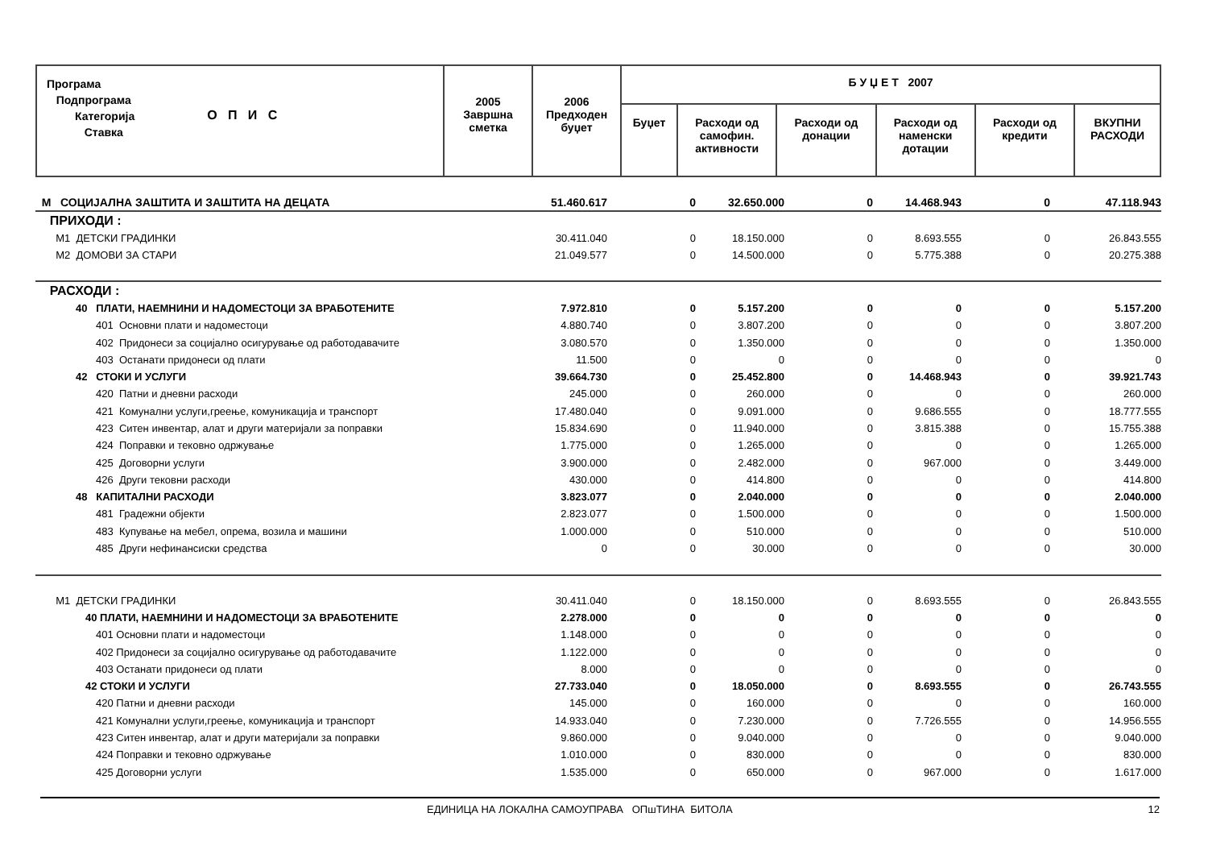| Програма Подпрограма Категорија Ставка О П И С | 2005 Завршна сметка | 2006 Предходен буџет | Б У Џ Е Т 2007 | | | | | |
| | | | Буџет | Расходи од самофин. активности | Расходи од донации | Расходи од наменски дотации | Расходи од кредити | ВКУПНИ РАСХОДИ |
| М СОЦИЈАЛНА ЗАШТИТА И ЗАШТИТА НА ДЕЦАТА | 51.460.617 | 0 | 32.650.000 | 0 | 14.468.943 | 0 | 47.118.943 |
| ПРИХОДИ : | | | | | | | |
| М1 ДЕТСКИ ГРАДИНКИ | 30.411.040 | 0 | 18.150.000 | 0 | 8.693.555 | 0 | 26.843.555 |
| М2 ДОМОВИ ЗА СТАРИ | 21.049.577 | 0 | 14.500.000 | 0 | 5.775.388 | 0 | 20.275.388 |
| РАСХОДИ : | | | | | | | |
| 40 ПЛАТИ, НАЕМНИНИ И НАДОМЕСТОЦИ ЗА ВРАБОТЕНИТЕ | 7.972.810 | 0 | 5.157.200 | 0 | 0 | 0 | 5.157.200 |
| 401 Основни плати и надоместоци | 4.880.740 | 0 | 3.807.200 | 0 | 0 | 0 | 3.807.200 |
| 402 Придонеси за социјално осигурување од работодавачите | 3.080.570 | 0 | 1.350.000 | 0 | 0 | 0 | 1.350.000 |
| 403 Останати придонеси од плати | 11.500 | 0 | 0 | 0 | 0 | 0 | 0 |
| 42 СТОКИ И УСЛУГИ | 39.664.730 | 0 | 25.452.800 | 0 | 14.468.943 | 0 | 39.921.743 |
| 420 Патни и дневни расходи | 245.000 | 0 | 260.000 | 0 | 0 | 0 | 260.000 |
| 421 Комунални услуги,греење, комуникација и транспорт | 17.480.040 | 0 | 9.091.000 | 0 | 9.686.555 | 0 | 18.777.555 |
| 423 Ситен инвентар, алат и други материјали за поправки | 15.834.690 | 0 | 11.940.000 | 0 | 3.815.388 | 0 | 15.755.388 |
| 424 Поправки и тековно одржување | 1.775.000 | 0 | 1.265.000 | 0 | 0 | 0 | 1.265.000 |
| 425 Договорни услуги | 3.900.000 | 0 | 2.482.000 | 0 | 967.000 | 0 | 3.449.000 |
| 426 Други тековни расходи | 430.000 | 0 | 414.800 | 0 | 0 | 0 | 414.800 |
| 48 КАПИТАЛНИ РАСХОДИ | 3.823.077 | 0 | 2.040.000 | 0 | 0 | 0 | 2.040.000 |
| 481 Градежни објекти | 2.823.077 | 0 | 1.500.000 | 0 | 0 | 0 | 1.500.000 |
| 483 Купување на мебел, опрема, возила и машини | 1.000.000 | 0 | 510.000 | 0 | 0 | 0 | 510.000 |
| 485 Други нефинансиски средства | 0 | 0 | 30.000 | 0 | 0 | 0 | 30.000 |
| М1 ДЕТСКИ ГРАДИНКИ | 30.411.040 | 0 | 18.150.000 | 0 | 8.693.555 | 0 | 26.843.555 |
| 40 ПЛАТИ, НАЕМНИНИ И НАДОМЕСТОЦИ ЗА ВРАБОТЕНИТЕ | 2.278.000 | 0 | 0 | 0 | 0 | 0 | 0 |
| 401 Основни плати и надоместоци | 1.148.000 | 0 | 0 | 0 | 0 | 0 | 0 |
| 402 Придонеси за социјално осигурување од работодавачите | 1.122.000 | 0 | 0 | 0 | 0 | 0 | 0 |
| 403 Останати придонеси од плати | 8.000 | 0 | 0 | 0 | 0 | 0 | 0 |
| 42 СТОКИ И УСЛУГИ | 27.733.040 | 0 | 18.050.000 | 0 | 8.693.555 | 0 | 26.743.555 |
| 420 Патни и дневни расходи | 145.000 | 0 | 160.000 | 0 | 0 | 0 | 160.000 |
| 421 Комунални услуги,греење, комуникација и транспорт | 14.933.040 | 0 | 7.230.000 | 0 | 7.726.555 | 0 | 14.956.555 |
| 423 Ситен инвентар, алат и други материјали за поправки | 9.860.000 | 0 | 9.040.000 | 0 | 0 | 0 | 9.040.000 |
| 424 Поправки и тековно одржување | 1.010.000 | 0 | 830.000 | 0 | 0 | 0 | 830.000 |
| 425 Договорни услуги | 1.535.000 | 0 | 650.000 | 0 | 967.000 | 0 | 1.617.000 |
ЕДИНИЦА НА ЛОКАЛНА САМОУПРАВА ОПшТИНА БИТОЛА 12